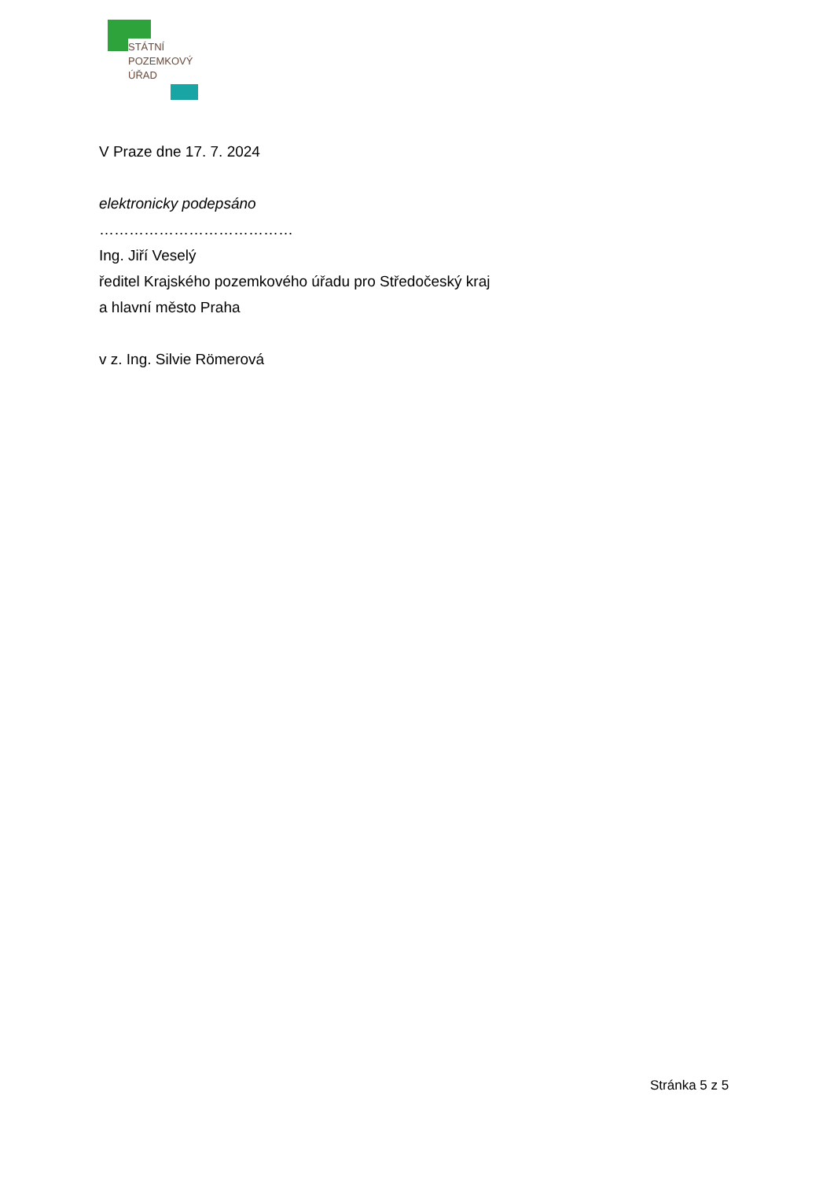STÁTNÍ
POZEMKOVÝ
ÚŘAD
V Praze dne 17. 7. 2024
elektronicky podepsáno
…………………………………
Ing. Jiří Veselý
ředitel Krajského pozemkového úřadu pro Středočeský kraj
a hlavní město Praha
v z. Ing. Silvie Römerová
Stránka 5 z 5